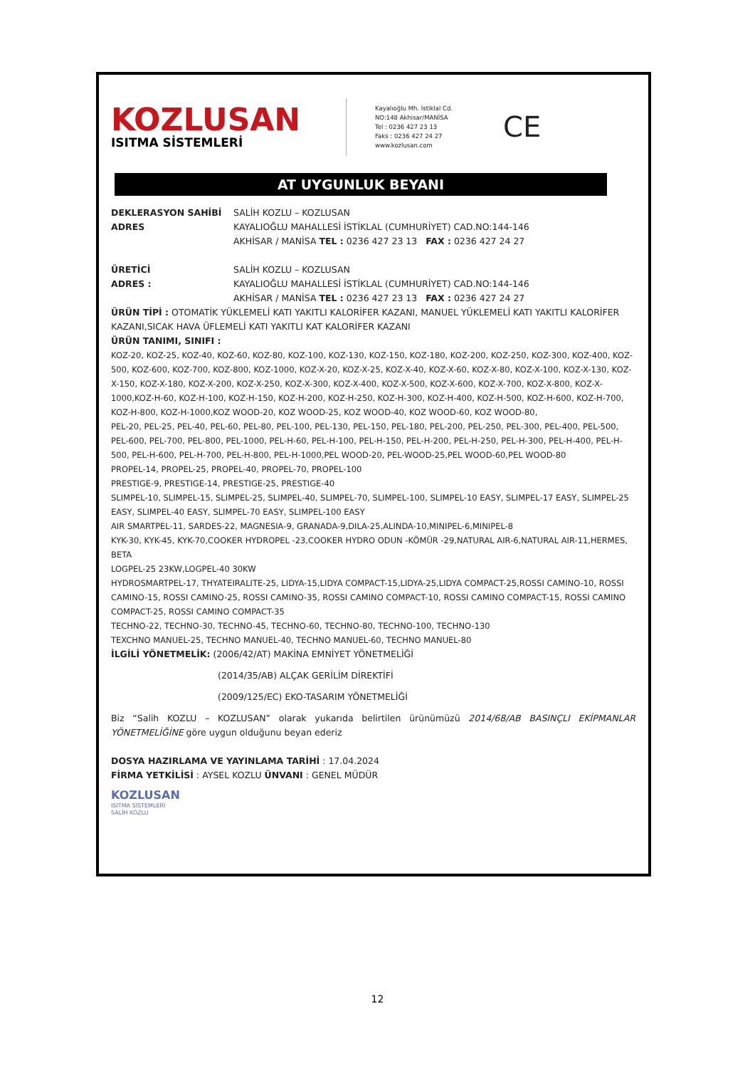KOZLUSAN
ISITMA SİSTEMLERİ
Kayalıoğlu Mh. İstiklal Cd.
NO:148 Akhisar/MANİSA
Tel : 0236 427 23 13
Faks : 0236 427 24 27
www.kozlusan.com
CE
AT UYGUNLUK BEYANI
DEKLERASYON SAHİBİ SALİH KOZLU – KOZLUSAN
ADRES KAYALIOĞLU MAHALLESİ İSTİKLAL (CUMHURİYET) CAD.NO:144-146
AKHİSAR / MANİSA TEL : 0236 427 23 13 FAX : 0236 427 24 27
ÜRETİCİ SALİH KOZLU – KOZLUSAN
ADRES : KAYALIOĞLU MAHALLESİ İSTİKLAL (CUMHURİYET) CAD.NO:144-146
AKHİSAR / MANİSA TEL : 0236 427 23 13 FAX : 0236 427 24 27
ÜRÜN TİPİ : OTOMATİK YÜKLEMELİ KATI YAKITLI KALORİFER KAZANI, MANUEL YÜKLEMELİ KATI YAKITLI KALORİFER KAZANI,SICAK HAVA ÜFLEMELİ KATI YAKITLI KAT KALORİFER KAZANI
ÜRÜN TANIMI, SINIFI :
KOZ-20, KOZ-25, KOZ-40, KOZ-60, KOZ-80, KOZ-100, KOZ-130, KOZ-150, KOZ-180, KOZ-200, KOZ-250, KOZ-300, KOZ-400, KOZ-500, KOZ-600, KOZ-700, KOZ-800, KOZ-1000, KOZ-X-20, KOZ-X-25, KOZ-X-40, KOZ-X-60, KOZ-X-80, KOZ-X-100, KOZ-X-130, KOZ-X-150, KOZ-X-180, KOZ-X-200, KOZ-X-250, KOZ-X-300, KOZ-X-400, KOZ-X-500, KOZ-X-600, KOZ-X-700, KOZ-X-800, KOZ-X-1000,KOZ-H-60, KOZ-H-100, KOZ-H-150, KOZ-H-200, KOZ-H-250, KOZ-H-300, KOZ-H-400, KOZ-H-500, KOZ-H-600, KOZ-H-700, KOZ-H-800, KOZ-H-1000,KOZ WOOD-20, KOZ WOOD-25, KOZ WOOD-40, KOZ WOOD-60, KOZ WOOD-80,
PEL-20, PEL-25, PEL-40, PEL-60, PEL-80, PEL-100, PEL-130, PEL-150, PEL-180, PEL-200, PEL-250, PEL-300, PEL-400, PEL-500, PEL-600, PEL-700, PEL-800, PEL-1000, PEL-H-60, PEL-H-100, PEL-H-150, PEL-H-200, PEL-H-250, PEL-H-300, PEL-H-400, PEL-H-500, PEL-H-600, PEL-H-700, PEL-H-800, PEL-H-1000,PEL WOOD-20, PEL-WOOD-25,PEL WOOD-60,PEL WOOD-80
PROPEL-14, PROPEL-25, PROPEL-40, PROPEL-70, PROPEL-100
PRESTIGE-9, PRESTIGE-14, PRESTIGE-25, PRESTIGE-40
SLIMPEL-10, SLIMPEL-15, SLIMPEL-25, SLIMPEL-40, SLIMPEL-70, SLIMPEL-100, SLIMPEL-10 EASY, SLIMPEL-17 EASY, SLIMPEL-25 EASY, SLIMPEL-40 EASY, SLIMPEL-70 EASY, SLIMPEL-100 EASY
AIR SMARTPEL-11, SARDES-22, MAGNESIA-9, GRANADA-9,DILA-25,ALINDA-10,MINIPEL-6,MINIPEL-8
KYK-30, KYK-45, KYK-70,COOKER HYDROPEL -23,COOKER HYDRO ODUN -KÖMÜR -29,NATURAL AIR-6,NATURAL AIR-11,HERMES, BETA
LOGPEL-25 23KW,LOGPEL-40 30KW
HYDROSMARTPEL-17, THYATEIRALITE-25, LIDYA-15,LIDYA COMPACT-15,LIDYA-25,LIDYA COMPACT-25,ROSSI CAMINO-10, ROSSI CAMINO-15, ROSSI CAMINO-25, ROSSI CAMINO-35, ROSSI CAMINO COMPACT-10, ROSSI CAMINO COMPACT-15, ROSSI CAMINO COMPACT-25, ROSSI CAMINO COMPACT-35
TECHNO-22, TECHNO-30, TECHNO-45, TECHNO-60, TECHNO-80, TECHNO-100, TECHNO-130
TEXCHNO MANUEL-25, TECHNO MANUEL-40, TECHNO MANUEL-60, TECHNO MANUEL-80
İLGİLİ YÖNETMELİK: (2006/42/AT) MAKİNA EMNİYET YÖNETMELİĞİ
(2014/35/AB) ALÇAK GERİLİM DİREKTİFİ
(2009/125/EC) EKO-TASARIM YÖNETMELİĞİ
Biz “Salih KOZLU – KOZLUSAN” olarak yukarıda belirtilen ürünümüzü 2014/68/AB BASINÇLI EKİPMANLAR YÖNETMELİĞİNE göre uygun olduğunu beyan ederiz
DOSYA HAZIRLAMA VE YAYINLAMA TARİHİ : 17.04.2024
FİRMA YETKİLİSİ : AYSEL KOZLU ÜNVANI : GENEL MÜDÜR
KOZLUSAN
ISITMA SİSTEMLERİ
SALİH KOZLU
12